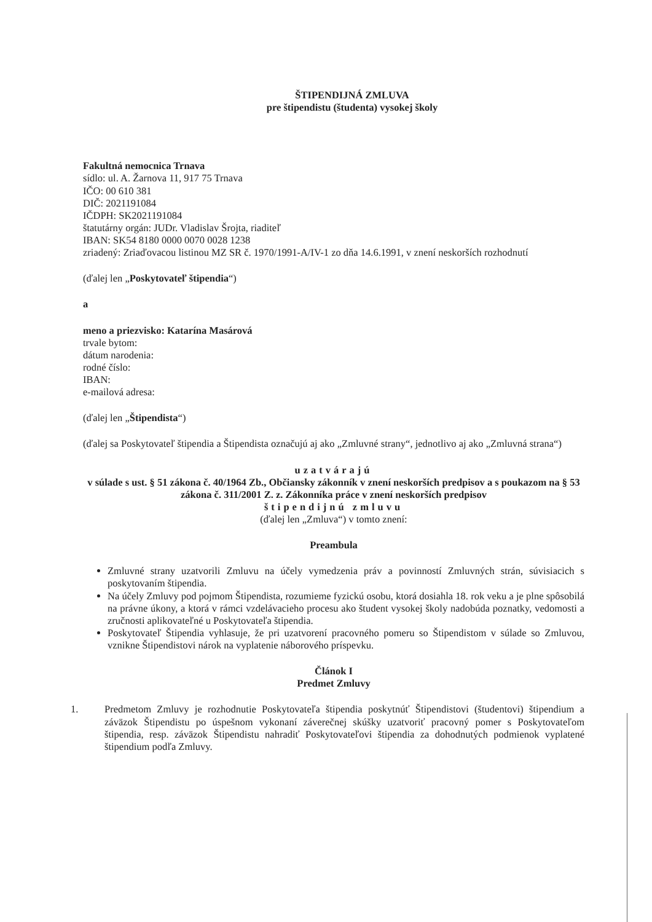ŠTIPENDIJNÁ ZMLUVA
pre štipendistu (študenta) vysokej školy
Fakultná nemocnica Trnava
sídlo: ul. A. Žarnova 11, 917 75 Trnava
IČO: 00 610 381
DIČ: 2021191084
IČDPH: SK2021191084
štatutárny orgán: JUDr. Vladislav Šrojta, riaditeľ
IBAN: SK54 8180 0000 0070 0028 1238
zriadený: Zriaďovacou listinou MZ SR č. 1970/1991-A/IV-1 zo dňa 14.6.1991, v znení neskorších rozhodnutí
(ďalej len „Poskytovateľ štipendia“)
a
meno a priezvisko: Katarína Masárová
trvale bytom:
dátum narodenia:
rodné číslo:
IBAN:
e-mailová adresa:
(ďalej len „Štipendista“)
(ďalej sa Poskytovateľ štipendia a Štipendista označujú aj ako „Zmluvné strany“, jednotlivo aj ako „Zmluvná strana“)
uzatvárajú
v súlade s ust. § 51 zákona č. 40/1964 Zb., Občiansky zákonník v znení neskorších predpisov a s poukazom na § 53 zákona č. 311/2001 Z. z. Zákonníka práce v znení neskorších predpisov
štipendijnú zmluvu
(ďalej len „Zmluva“) v tomto znení:
Preambula
Zmluvné strany uzatvorili Zmluvu na účely vymedzenia práv a povinností Zmluvných strán, súvisiacich s poskytovaním štipendia.
Na účely Zmluvy pod pojmom Štipendista, rozumieme fyzickú osobu, ktorá dosiahla 18. rok veku a je plne spôsobilá na právne úkony, a ktorá v rámci vzdelávacieho procesu ako študent vysokej školy nadobúda poznatky, vedomosti a zručnosti aplikovateľné u Poskytovateľa štipendia.
Poskytovateľ Štipendia vyhlasuje, že pri uzatvorení pracovného pomeru so Štipendistom v súlade so Zmluvou, vznikne Štipendistovi nárok na vyplatenie náborového príspevku.
Článok I
Predmet Zmluvy
1. Predmetom Zmluvy je rozhodnutie Poskytovateľa štipendia poskytnúť Štipendistovi (študentovi) štipendium a záväzok Štipendistu po úspešnom vykonaní záverečnej skúšky uzatvoriť pracovný pomer s Poskytovateľom štipendia, resp. záväzok Štipendistu nahradiť Poskytovateľovi štipendia za dohodnutých podmienok vyplatené štipendium podľa Zmluvy.